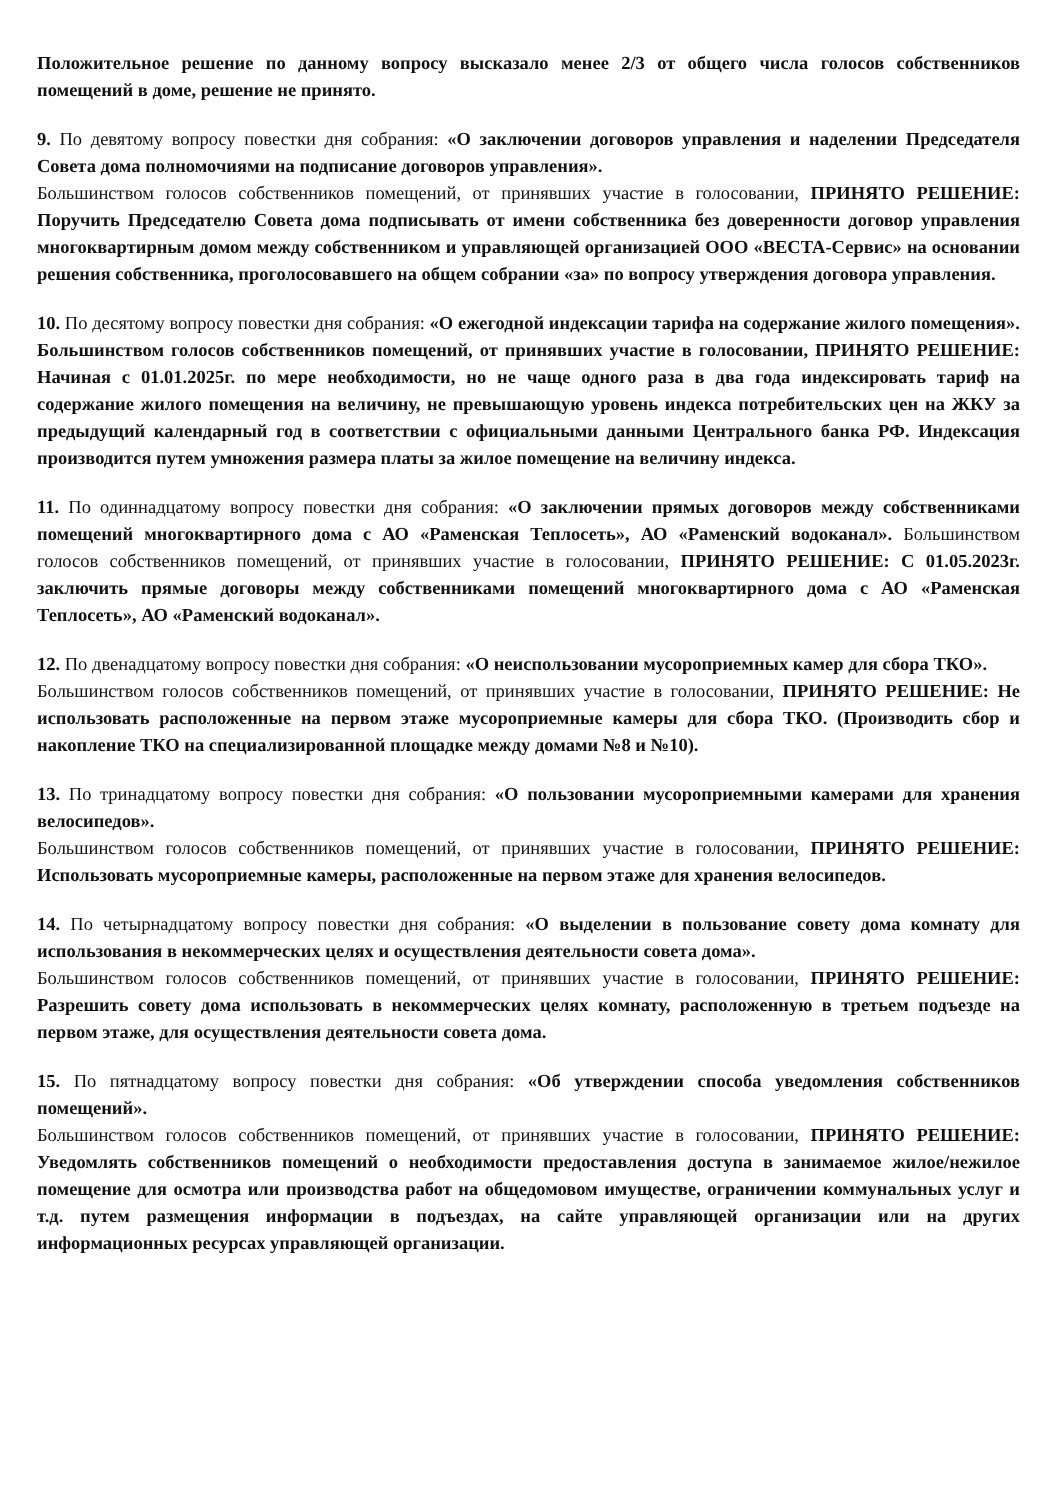Положительное решение по данному вопросу высказало менее 2/3 от общего числа голосов собственников помещений в доме, решение не принято.
9. По девятому вопросу повестки дня собрания: «О заключении договоров управления и наделении Председателя Совета дома полномочиями на подписание договоров управления».
Большинством голосов собственников помещений, от принявших участие в голосовании, ПРИНЯТО РЕШЕНИЕ: Поручить Председателю Совета дома подписывать от имени собственника без доверенности договор управления многоквартирным домом между собственником и управляющей организацией ООО «ВЕСТА-Сервис» на основании решения собственника, проголосовавшего на общем собрании «за» по вопросу утверждения договора управления.
10. По десятому вопросу повестки дня собрания: «О ежегодной индексации тарифа на содержание жилого помещения». Большинством голосов собственников помещений, от принявших участие в голосовании, ПРИНЯТО РЕШЕНИЕ: Начиная с 01.01.2025г. по мере необходимости, но не чаще одного раза в два года индексировать тариф на содержание жилого помещения на величину, не превышающую уровень индекса потребительских цен на ЖКУ за предыдущий календарный год в соответствии с официальными данными Центрального банка РФ. Индексация производится путем умножения размера платы за жилое помещение на величину индекса.
11. По одиннадцатому вопросу повестки дня собрания: «О заключении прямых договоров между собственниками помещений многоквартирного дома с АО «Раменская Теплосеть», АО «Раменский водоканал». Большинством голосов собственников помещений, от принявших участие в голосовании, ПРИНЯТО РЕШЕНИЕ: С 01.05.2023г. заключить прямые договоры между собственниками помещений многоквартирного дома с АО «Раменская Теплосеть», АО «Раменский водоканал».
12. По двенадцатому вопросу повестки дня собрания: «О неиспользовании мусороприемных камер для сбора ТКО».
Большинством голосов собственников помещений, от принявших участие в голосовании, ПРИНЯТО РЕШЕНИЕ: Не использовать расположенные на первом этаже мусороприемные камеры для сбора ТКО. (Производить сбор и накопление ТКО на специализированной площадке между домами №8 и №10).
13. По тринадцатому вопросу повестки дня собрания: «О пользовании мусороприемными камерами для хранения велосипедов».
Большинством голосов собственников помещений, от принявших участие в голосовании, ПРИНЯТО РЕШЕНИЕ: Использовать мусороприемные камеры, расположенные на первом этаже для хранения велосипедов.
14. По четырнадцатому вопросу повестки дня собрания: «О выделении в пользование совету дома комнату для использования в некоммерческих целях и осуществления деятельности совета дома».
Большинством голосов собственников помещений, от принявших участие в голосовании, ПРИНЯТО РЕШЕНИЕ: Разрешить совету дома использовать в некоммерческих целях комнату, расположенную в третьем подъезде на первом этаже, для осуществления деятельности совета дома.
15. По пятнадцатому вопросу повестки дня собрания: «Об утверждении способа уведомления собственников помещений».
Большинством голосов собственников помещений, от принявших участие в голосовании, ПРИНЯТО РЕШЕНИЕ: Уведомлять собственников помещений о необходимости предоставления доступа в занимаемое жилое/нежилое помещение для осмотра или производства работ на общедомовом имуществе, ограничении коммунальных услуг и т.д. путем размещения информации в подъездах, на сайте управляющей организации или на других информационных ресурсах управляющей организации.